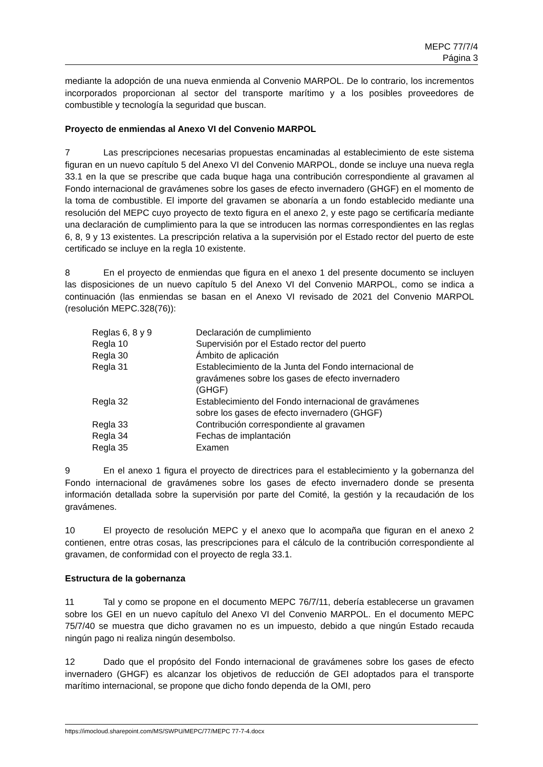MEPC 77/7/4
Página 3
mediante la adopción de una nueva enmienda al Convenio MARPOL. De lo contrario, los incrementos incorporados proporcionan al sector del transporte marítimo y a los posibles proveedores de combustible y tecnología la seguridad que buscan.
Proyecto de enmiendas al Anexo VI del Convenio MARPOL
7 Las prescripciones necesarias propuestas encaminadas al establecimiento de este sistema figuran en un nuevo capítulo 5 del Anexo VI del Convenio MARPOL, donde se incluye una nueva regla 33.1 en la que se prescribe que cada buque haga una contribución correspondiente al gravamen al Fondo internacional de gravámenes sobre los gases de efecto invernadero (GHGF) en el momento de la toma de combustible. El importe del gravamen se abonaría a un fondo establecido mediante una resolución del MEPC cuyo proyecto de texto figura en el anexo 2, y este pago se certificaría mediante una declaración de cumplimiento para la que se introducen las normas correspondientes en las reglas 6, 8, 9 y 13 existentes. La prescripción relativa a la supervisión por el Estado rector del puerto de este certificado se incluye en la regla 10 existente.
8 En el proyecto de enmiendas que figura en el anexo 1 del presente documento se incluyen las disposiciones de un nuevo capítulo 5 del Anexo VI del Convenio MARPOL, como se indica a continuación (las enmiendas se basan en el Anexo VI revisado de 2021 del Convenio MARPOL (resolución MEPC.328(76)):
| Reglas 6, 8 y 9 | Declaración de cumplimiento |
| Regla 10 | Supervisión por el Estado rector del puerto |
| Regla 30 | Ámbito de aplicación |
| Regla 31 | Establecimiento de la Junta del Fondo internacional de gravámenes sobre los gases de efecto invernadero (GHGF) |
| Regla 32 | Establecimiento del Fondo internacional de gravámenes sobre los gases de efecto invernadero (GHGF) |
| Regla 33 | Contribución correspondiente al gravamen |
| Regla 34 | Fechas de implantación |
| Regla 35 | Examen |
9 En el anexo 1 figura el proyecto de directrices para el establecimiento y la gobernanza del Fondo internacional de gravámenes sobre los gases de efecto invernadero donde se presenta información detallada sobre la supervisión por parte del Comité, la gestión y la recaudación de los gravámenes.
10 El proyecto de resolución MEPC y el anexo que lo acompaña que figuran en el anexo 2 contienen, entre otras cosas, las prescripciones para el cálculo de la contribución correspondiente al gravamen, de conformidad con el proyecto de regla 33.1.
Estructura de la gobernanza
11 Tal y como se propone en el documento MEPC 76/7/11, debería establecerse un gravamen sobre los GEI en un nuevo capítulo del Anexo VI del Convenio MARPOL. En el documento MEPC 75/7/40 se muestra que dicho gravamen no es un impuesto, debido a que ningún Estado recauda ningún pago ni realiza ningún desembolso.
12 Dado que el propósito del Fondo internacional de gravámenes sobre los gases de efecto invernadero (GHGF) es alcanzar los objetivos de reducción de GEI adoptados para el transporte marítimo internacional, se propone que dicho fondo dependa de la OMI, pero
https://imocloud.sharepoint.com/MS/SWPU/MEPC/77/MEPC 77-7-4.docx